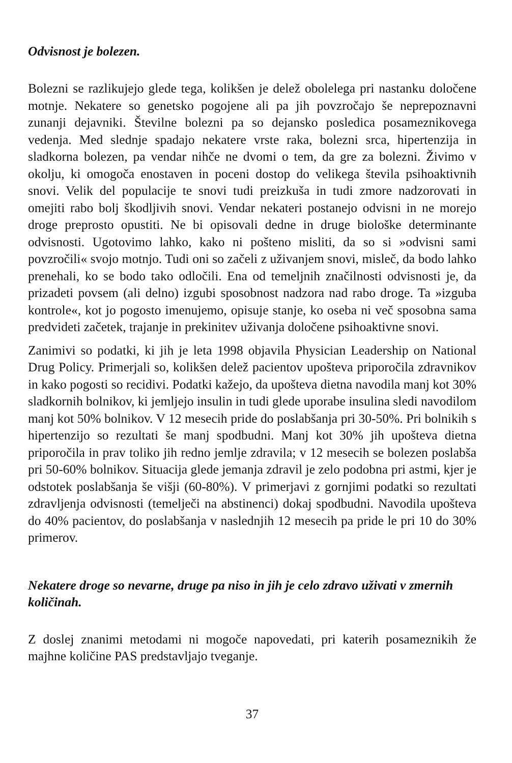Odvisnost je bolezen.
Bolezni se razlikujejo glede tega, kolikšen je delež obolelega pri nastanku določene motnje. Nekatere so genetsko pogojene ali pa jih povzročajo še neprepoznavni zunanji dejavniki. Številne bolezni pa so dejansko posledica posameznikovega vedenja. Med slednje spadajo nekatere vrste raka, bolezni srca, hipertenzija in sladkorna bolezen, pa vendar nihče ne dvomi o tem, da gre za bolezni. Živimo v okolju, ki omogoča enostaven in poceni dostop do velikega števila psihoaktivnih snovi. Velik del populacije te snovi tudi preizkuša in tudi zmore nadzorovati in omejiti rabo bolj škodljivih snovi. Vendar nekateri postanejo odvisni in ne morejo droge preprosto opustiti. Ne bi opisovali dedne in druge biološke determinante odvisnosti. Ugotovimo lahko, kako ni pošteno misliti, da so si »odvisni sami povzročili« svojo motnjo. Tudi oni so začeli z uživanjem snovi, misleč, da bodo lahko prenehali, ko se bodo tako odločili. Ena od temeljnih značilnosti odvisnosti je, da prizadeti povsem (ali delno) izgubi sposobnost nadzora nad rabo droge. Ta »izguba kontrole«, kot jo pogosto imenujemo, opisuje stanje, ko oseba ni več sposobna sama predvideti začetek, trajanje in prekinitev uživanja določene psihoaktivne snovi.
Zanimivi so podatki, ki jih je leta 1998 objavila Physician Leadership on National Drug Policy. Primerjali so, kolikšen delež pacientov upošteva priporočila zdravnikov in kako pogosti so recidivi. Podatki kažejo, da upošteva dietna navodila manj kot 30% sladkornih bolnikov, ki jemljejo insulin in tudi glede uporabe insulina sledi navodilom manj kot 50% bolnikov. V 12 mesecih pride do poslabšanja pri 30-50%. Pri bolnikih s hipertenzijo so rezultati še manj spodbudni. Manj kot 30% jih upošteva dietna priporočila in prav toliko jih redno jemlje zdravila; v 12 mesecih se bolezen poslabša pri 50-60% bolnikov. Situacija glede jemanja zdravil je zelo podobna pri astmi, kjer je odstotek poslabšanja še višji (60-80%). V primerjavi z gornjimi podatki so rezultati zdravljenja odvisnosti (temelječi na abstinenci) dokaj spodbudni. Navodila upošteva do 40% pacientov, do poslabšanja v naslednjih 12 mesecih pa pride le pri 10 do 30% primerov.
Nekatere droge so nevarne, druge pa niso in jih je celo zdravo uživati v zmernih količinah.
Z doslej znanimi metodami ni mogoče napovedati, pri katerih posameznikih že majhne količine PAS predstavljajo tveganje.
37